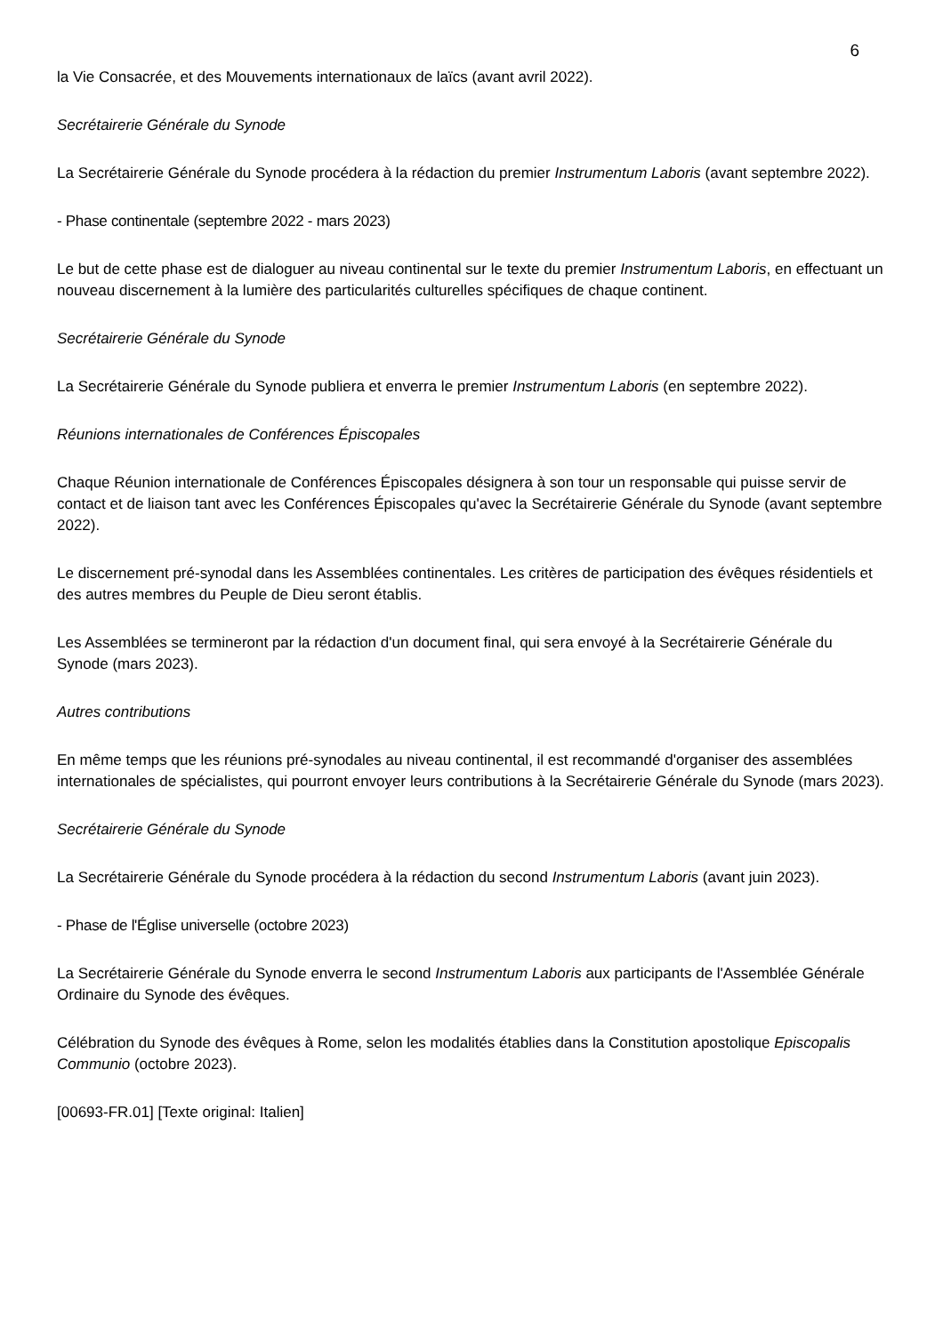6
la Vie Consacrée, et des Mouvements internationaux de laïcs (avant avril 2022).
Secrétairerie Générale du Synode
La Secrétairerie Générale du Synode procédera à la rédaction du premier Instrumentum Laboris (avant septembre 2022).
- Phase continentale (septembre 2022 - mars 2023)
Le but de cette phase est de dialoguer au niveau continental sur le texte du premier Instrumentum Laboris, en effectuant un nouveau discernement à la lumière des particularités culturelles spécifiques de chaque continent.
Secrétairerie Générale du Synode
La Secrétairerie Générale du Synode publiera et enverra le premier Instrumentum Laboris (en septembre 2022).
Réunions internationales de Conférences Épiscopales
Chaque Réunion internationale de Conférences Épiscopales désignera à son tour un responsable qui puisse servir de contact et de liaison tant avec les Conférences Épiscopales qu'avec la Secrétairerie Générale du Synode (avant septembre 2022).
Le discernement pré-synodal dans les Assemblées continentales. Les critères de participation des évêques résidentiels et des autres membres du Peuple de Dieu seront établis.
Les Assemblées se termineront par la rédaction d'un document final, qui sera envoyé à la Secrétairerie Générale du Synode (mars 2023).
Autres contributions
En même temps que les réunions pré-synodales au niveau continental, il est recommandé d'organiser des assemblées internationales de spécialistes, qui pourront envoyer leurs contributions à la Secrétairerie Générale du Synode (mars 2023).
Secrétairerie Générale du Synode
La Secrétairerie Générale du Synode procédera à la rédaction du second Instrumentum Laboris (avant juin 2023).
- Phase de l'Église universelle (octobre 2023)
La Secrétairerie Générale du Synode enverra le second Instrumentum Laboris aux participants de l'Assemblée Générale Ordinaire du Synode des évêques.
Célébration du Synode des évêques à Rome, selon les modalités établies dans la Constitution apostolique Episcopalis Communio (octobre 2023).
[00693-FR.01] [Texte original: Italien]